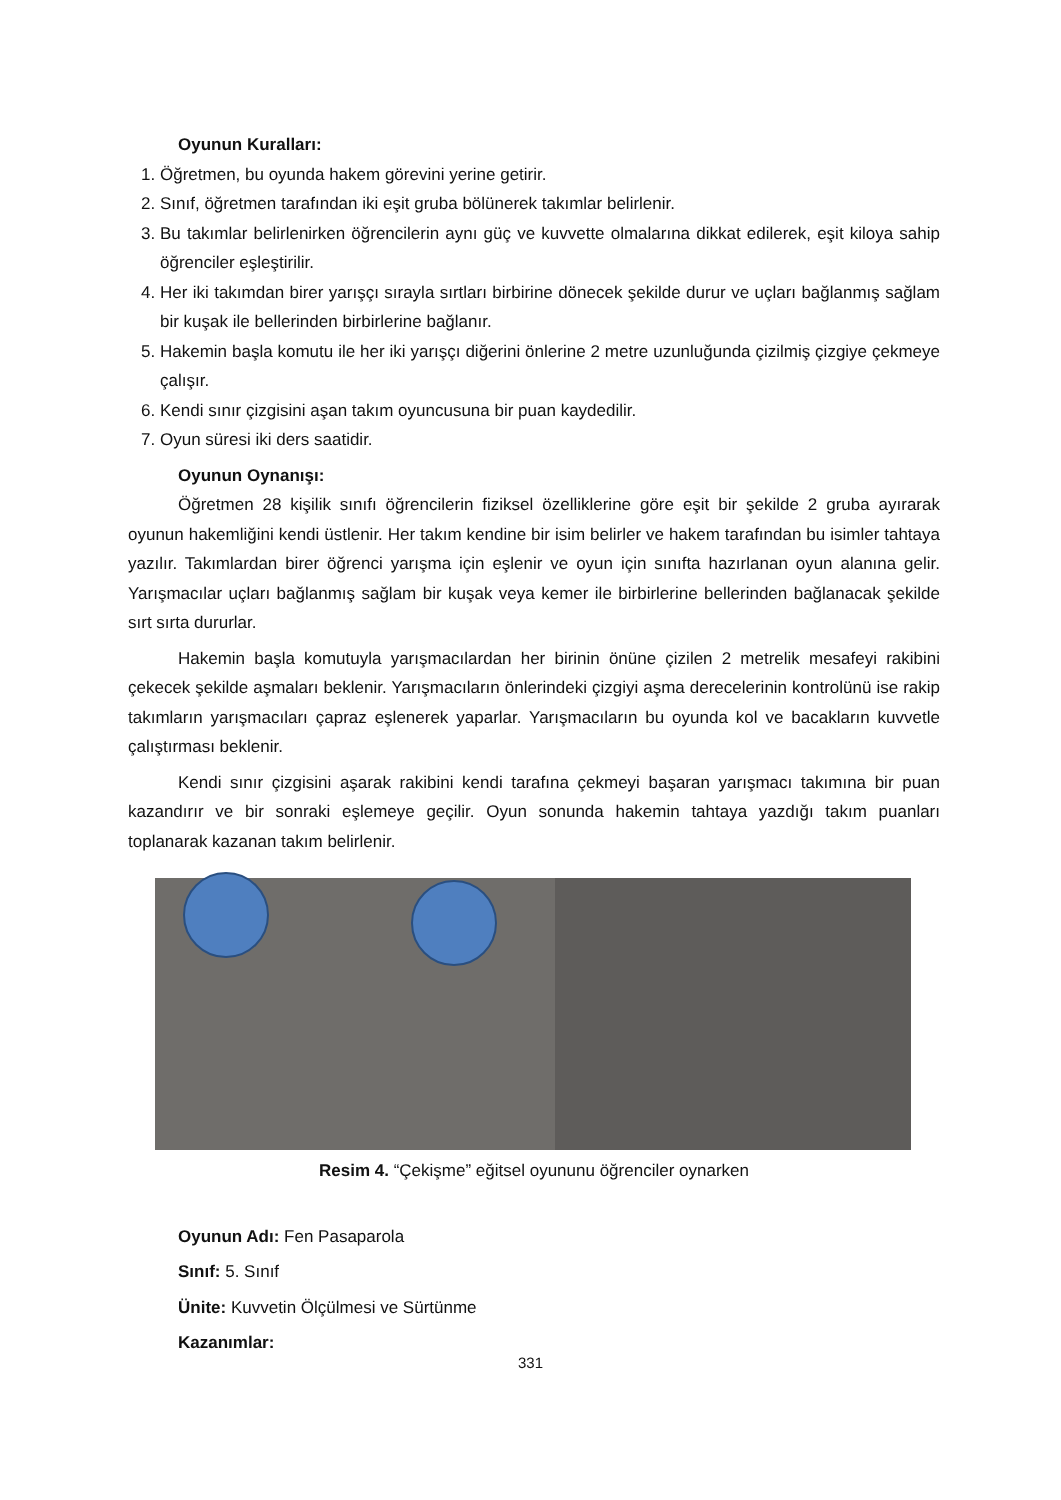Oyunun Kuralları:
1. Öğretmen, bu oyunda hakem görevini yerine getirir.
2. Sınıf, öğretmen tarafından iki eşit gruba bölünerek takımlar belirlenir.
3. Bu takımlar belirlenirken öğrencilerin aynı güç ve kuvvette olmalarına dikkat edilerek, eşit kiloya sahip öğrenciler eşleştirilir.
4. Her iki takımdan birer yarışçı sırayla sırtları birbirine dönecek şekilde durur ve uçları bağlanmış sağlam bir kuşak ile bellerinden birbirlerine bağlanır.
5. Hakemin başla komutu ile her iki yarışçı diğerini önlerine 2 metre uzunluğunda çizilmiş çizgiye çekmeye çalışır.
6. Kendi sınır çizgisini aşan takım oyuncusuna bir puan kaydedilir.
7. Oyun süresi iki ders saatidir.
Oyunun Oynanışı:
Öğretmen 28 kişilik sınıfı öğrencilerin fiziksel özelliklerine göre eşit bir şekilde 2 gruba ayırarak oyunun hakemliğini kendi üstlenir. Her takım kendine bir isim belirler ve hakem tarafından bu isimler tahtaya yazılır. Takımlardan birer öğrenci yarışma için eşlenir ve oyun için sınıfta hazırlanan oyun alanına gelir. Yarışmacılar uçları bağlanmış sağlam bir kuşak veya kemer ile birbirlerine bellerinden bağlanacak şekilde sırt sırta dururlar.
Hakemin başla komutuyla yarışmacılardan her birinin önüne çizilen 2 metrelik mesafeyi rakibini çekecek şekilde aşmaları beklenir. Yarışmacıların önlerindeki çizgiyi aşma derecelerinin kontrolünü ise rakip takımların yarışmacıları çapraz eşlenerek yaparlar. Yarışmacıların bu oyunda kol ve bacakların kuvvetle çalıştırması beklenir.
Kendi sınır çizgisini aşarak rakibini kendi tarafına çekmeyi başaran yarışmacı takımına bir puan kazandırır ve bir sonraki eşlemeye geçilir. Oyun sonunda hakemin tahtaya yazdığı takım puanları toplanarak kazanan takım belirlenir.
Resim 4. “Çekişme” eğitsel oyununu öğrenciler oynarken
Oyunun Adı: Fen Pasaparola
Sınıf: 5. Sınıf
Ünite: Kuvvetin Ölçülmesi ve Sürtünme
Kazanımlar:
331